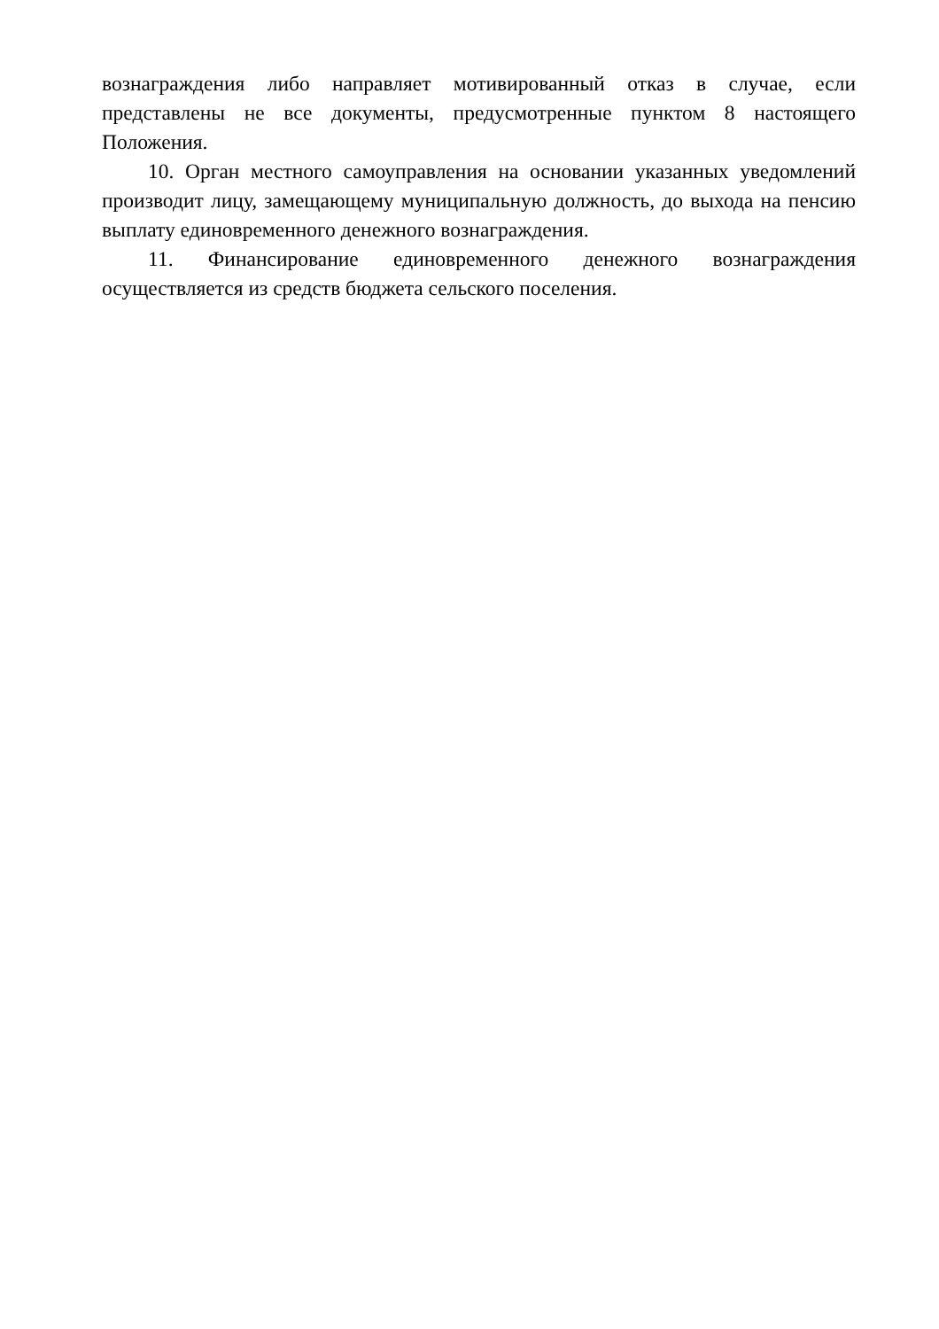вознаграждения либо направляет мотивированный отказ в случае, если представлены не все документы, предусмотренные пунктом 8 настоящего Положения.
10. Орган местного самоуправления на основании указанных уведомлений производит лицу, замещающему муниципальную должность, до выхода на пенсию выплату единовременного денежного вознаграждения.
11. Финансирование единовременного денежного вознаграждения осуществляется из средств бюджета сельского поселения.